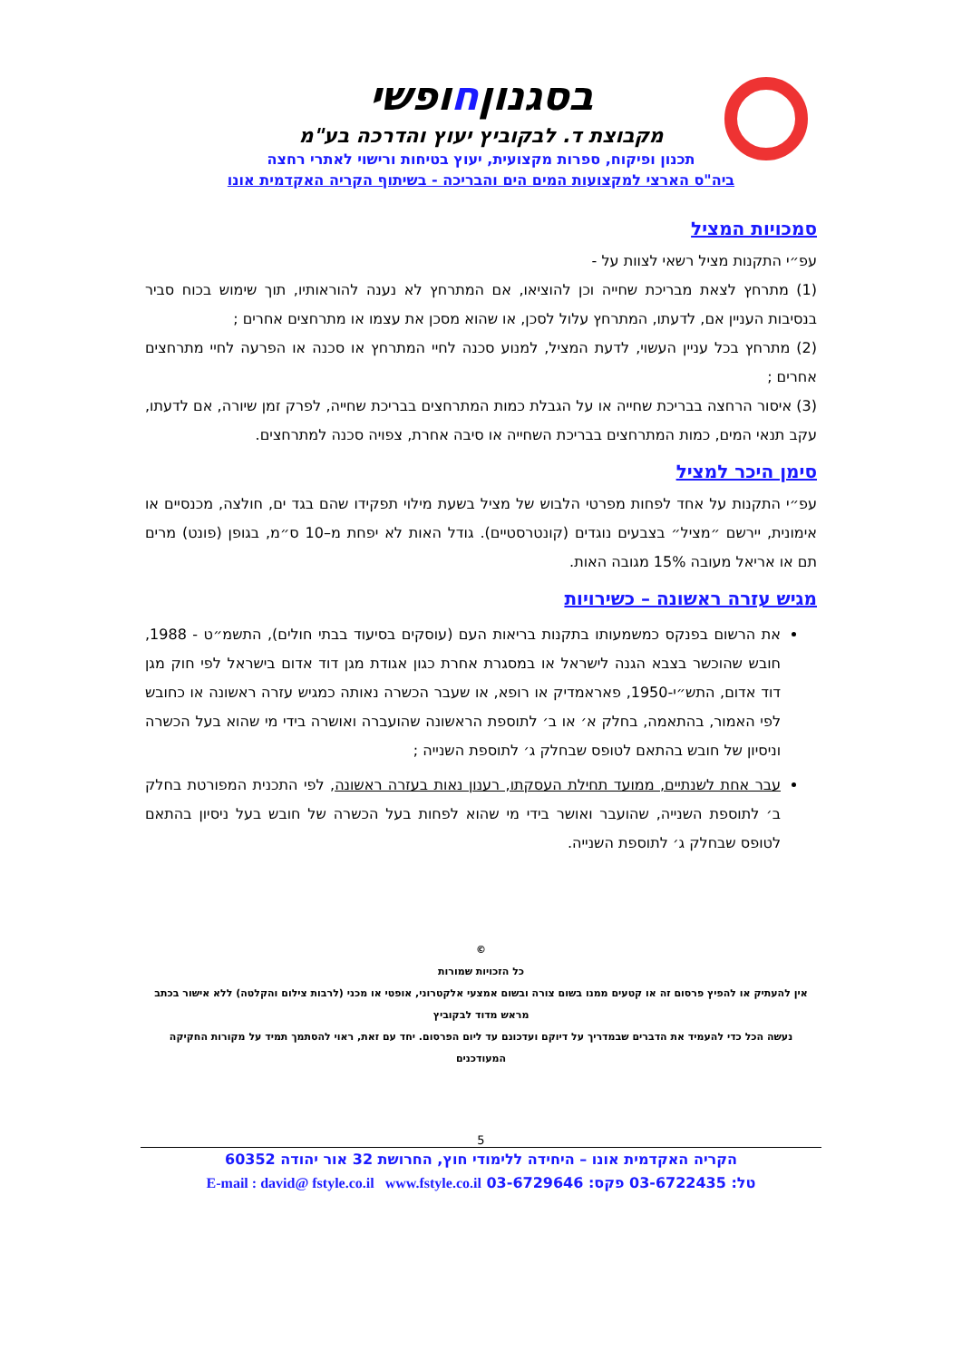בסגנוןחופשי
מקבוצת ד. לבקוביץ יעוץ והדרכה בע"מ
תכנון ופיקוח, ספרות מקצועית, יעוץ בטיחות ורישוי לאתרי רחצה
ביה"ס הארצי למקצועות המים הים והבריכה - בשיתוף הקריה האקדמית אונו
סמכויות המציל
עפ״י התקנות מציל רשאי לצוות על -
(1) מתרחץ לצאת מבריכת שחייה וכן להוציאו, אם המתרחץ לא נענה להוראותיו, תוך שימוש בכוח סביר בנסיבות העניין אם, לדעתו, המתרחץ עלול לסכן, או שהוא מסכן את עצמו או מתרחצים אחרים ;
(2) מתרחץ בכל עניין העשוי, לדעת המציל, למנוע סכנה לחיי המתרחץ או סכנה או הפרעה לחיי מתרחצים אחרים ;
(3) איסור הרחצה בבריכת שחייה או על הגבלת כמות המתרחצים בבריכת שחייה, לפרק זמן שיורה, אם לדעתו, עקב תנאי המים, כמות המתרחצים בבריכת השחייה או סיבה אחרת, צפויה סכנה למתרחצים.
סימן היכר למציל
עפ״י התקנות על אחד לפחות מפרטי הלבוש של מציל בשעת מילוי תפקידו שהם בגד ים, חולצה, מכנסיים או אימונית, יירשם ״מציל״ בצבעים נוגדים (קונטרסטיים). גודל האות לא יפחת מ–10 ס״מ, בגופן (פונט) מרים תם או אריאל מעובה 15% מגובה האות.
מגיש עזרה ראשונה – כשירויות
את הרשום בפנקס כמשמעותו בתקנות בריאות העם (עוסקים בסיעוד בבתי חולים), התשמ״ט - 1988, חובש שהוכשר בצבא הגנה לישראל או במסגרת אחרת כגון אגודת מגן דוד אדום בישראל לפי חוק מגן דוד אדום, התש״י-1950, פאראמדיק או רופא, או שעבר הכשרה נאותה כמגיש עזרה ראשונה או כחובש לפי האמור, בהתאמה, בחלק א׳ או ב׳ לתוספת הראשונה שהועברה ואושרה בידי מי שהוא בעל הכשרה וניסיון של חובש בהתאם לטופס שבחלק ג׳ לתוספת השנייה ;
עבר אחת לשנתיים, ממועד תחילת העסקתו, רענון נאות בעזרה ראשונה, לפי התכנית המפורטת בחלק ב׳ לתוספת השנייה, שהועבר ואושר בידי מי שהוא לפחות בעל הכשרה של חובש בעל ניסיון בהתאם לטופס שבחלק ג׳ לתוספת השנייה.
©
כל הזכויות שמורות
אין להעתיק או להפיץ פרסום זה או קטעים ממנו בשום צורה ובשום אמצעי אלקטרוני, אופטי או מכני (לרבות צילום והקלטה) ללא אישור בכתב מראש מדוד לבקוביץ
נעשה הכל כדי להעמיד את הדברים שבמדריך על דיוקם ועדכונם עד ליום הפרסום. יחד עם זאת, ראוי להסתמך תמיד על מקורות החקיקה המעודכנים
5
הקריה האקדמית אונו – היחידה ללימודי חוץ, החרושת 32 אור יהודה 60352
טל: 03-6722435 פקס: 03-6729646 E-mail : david@ fstyle.co.il www.fstyle.co.il